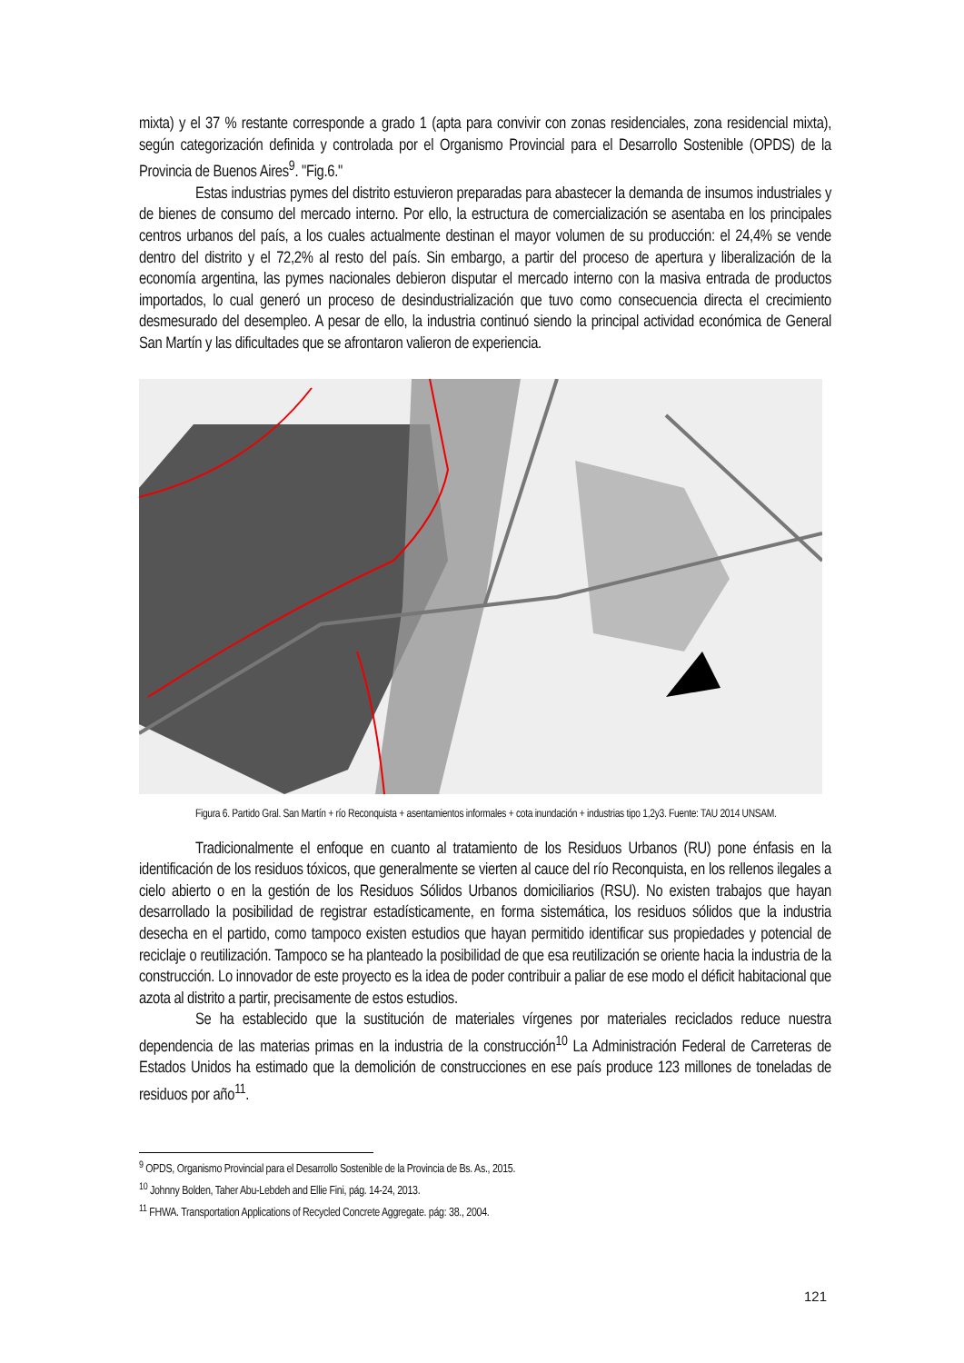mixta) y el 37 % restante corresponde a grado 1 (apta para convivir con zonas residenciales, zona residencial mixta), según categorización definida y controlada por el Organismo Provincial para el Desarrollo Sostenible (OPDS) de la Provincia de Buenos Aires<sup>9</sup>. "Fig.6."
Estas industrias pymes del distrito estuvieron preparadas para abastecer la demanda de insumos industriales y de bienes de consumo del mercado interno. Por ello, la estructura de comercialización se asentaba en los principales centros urbanos del país, a los cuales actualmente destinan el mayor volumen de su producción: el 24,4% se vende dentro del distrito y el 72,2% al resto del país. Sin embargo, a partir del proceso de apertura y liberalización de la economía argentina, las pymes nacionales debieron disputar el mercado interno con la masiva entrada de productos importados, lo cual generó un proceso de desindustrialización que tuvo como consecuencia directa el crecimiento desmesurado del desempleo. A pesar de ello, la industria continuó siendo la principal actividad económica de General San Martín y las dificultades que se afrontaron valieron de experiencia.
Figura 6. Partido Gral. San Martín + río Reconquista + asentamientos informales + cota inundación + industrias tipo 1,2y3. Fuente: TAU 2014 UNSAM.
Tradicionalmente el enfoque en cuanto al tratamiento de los Residuos Urbanos (RU) pone énfasis en la identificación de los residuos tóxicos, que generalmente se vierten al cauce del río Reconquista, en los rellenos ilegales a cielo abierto o en la gestión de los Residuos Sólidos Urbanos domiciliarios (RSU). No existen trabajos que hayan desarrollado la posibilidad de registrar estadísticamente, en forma sistemática, los residuos sólidos que la industria desecha en el partido, como tampoco existen estudios que hayan permitido identificar sus propiedades y potencial de reciclaje o reutilización. Tampoco se ha planteado la posibilidad de que esa reutilización se oriente hacia la industria de la construcción. Lo innovador de este proyecto es la idea de poder contribuir a paliar de ese modo el déficit habitacional que azota al distrito a partir, precisamente de estos estudios.
Se ha establecido que la sustitución de materiales vírgenes por materiales reciclados reduce nuestra dependencia de las materias primas en la industria de la construcción<sup>10</sup> La Administración Federal de Carreteras de Estados Unidos ha estimado que la demolición de construcciones en ese país produce 123 millones de toneladas de residuos por año<sup>11</sup>.
<sup>9</sup> OPDS, Organismo Provincial para el Desarrollo Sostenible de la Provincia de Bs. As., 2015.
<sup>10</sup> Johnny Bolden, Taher Abu-Lebdeh and Ellie Fini, pág. 14-24, 2013.
<sup>11</sup> FHWA. Transportation Applications of Recycled Concrete Aggregate. pág: 38., 2004.
121